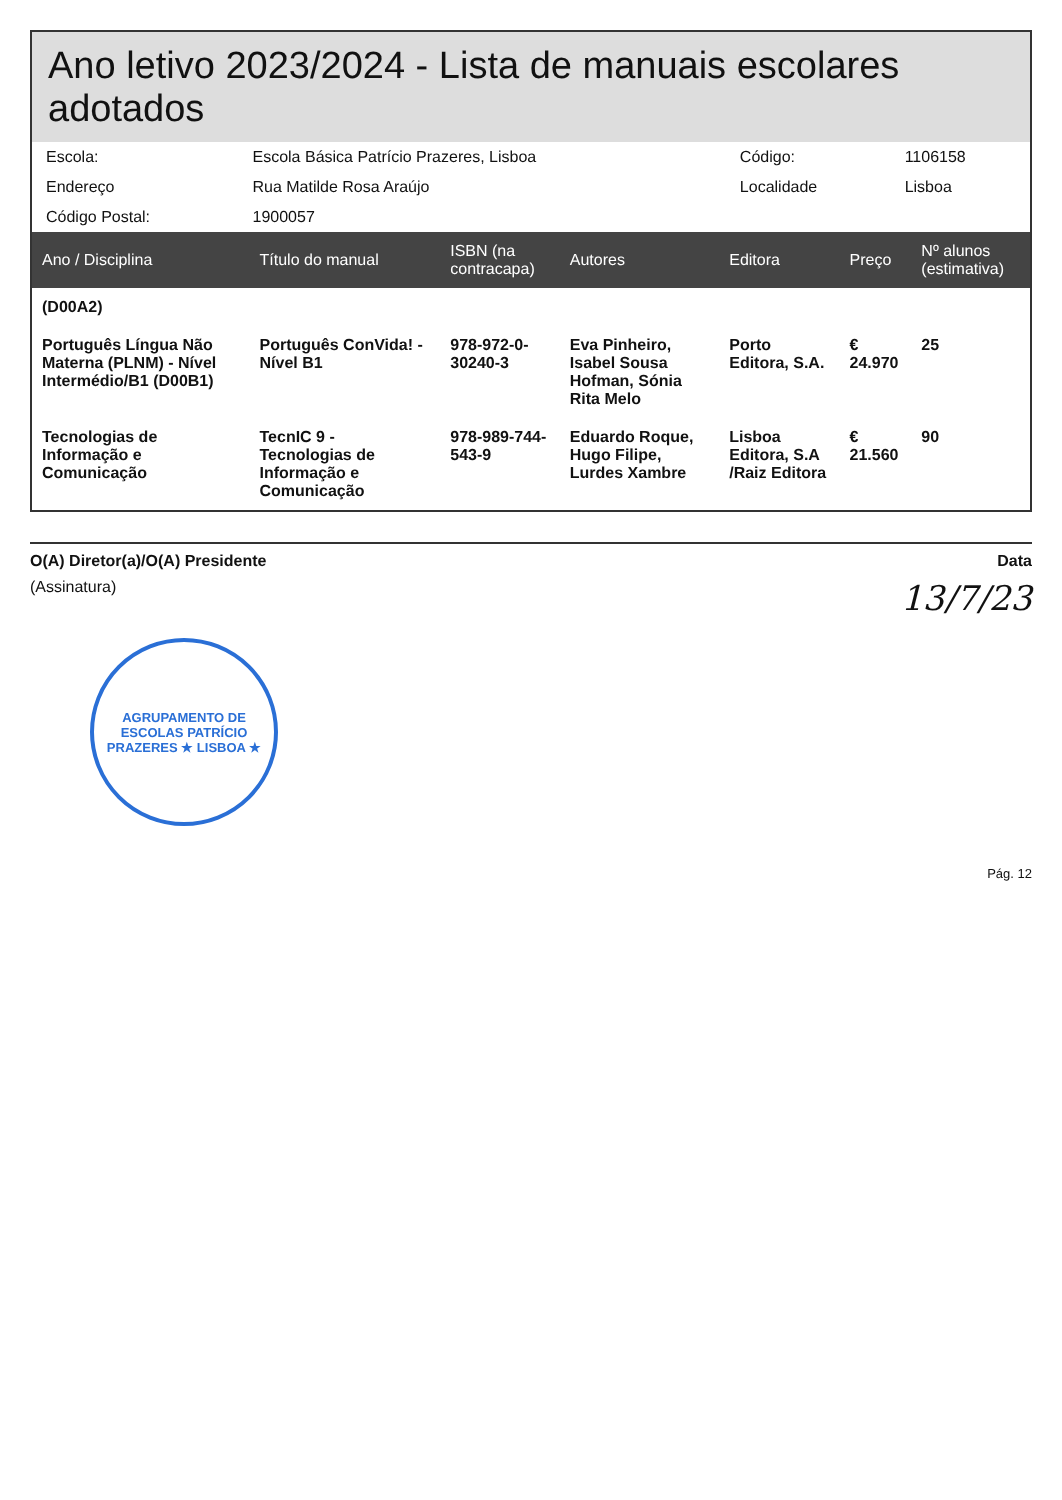Ano letivo 2023/2024 - Lista de manuais escolares adotados
| Escola: | Escola Básica Patrício Prazeres, Lisboa | Código: | 1106158 |
| Endereço | Rua Matilde Rosa Araújo | Localidade | Lisboa |
| Código Postal: | 1900057 | | |
| Ano / Disciplina | Título do manual | ISBN (na contracapa) | Autores | Editora | Preço | Nº alunos (estimativa) |
| --- | --- | --- | --- | --- | --- | --- |
| (D00A2) | | | | | | |
| Português Língua Não Materna (PLNM) - Nível Intermédio/B1 (D00B1) | Português ConVida! - Nível B1 | 978-972-0-30240-3 | Eva Pinheiro, Isabel Sousa Hofman, Sónia Rita Melo | Porto Editora, S.A. | € 24.970 | 25 |
| Tecnologias de Informação e Comunicação | TecnIC 9 - Tecnologias de Informação e Comunicação | 978-989-744-543-9 | Eduardo Roque, Hugo Filipe, Lurdes Xambre | Lisboa Editora, S.A /Raiz Editora | € 21.560 | 90 |
O(A) Diretor(a)/O(A) Presidente Data
(Assinatura)
13/7/23
AGRUPAMENTO DE ESCOLAS PATRÍCIO PRAZERES ★ LISBOA ★
Pág. 12